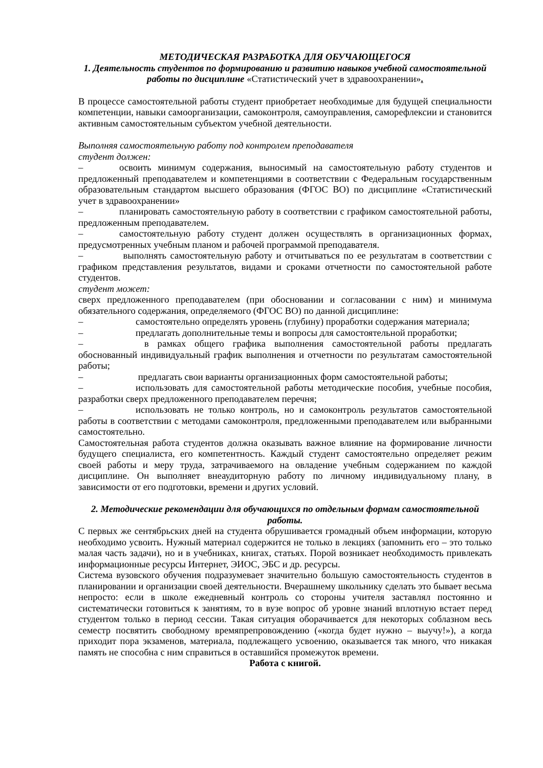МЕТОДИЧЕСКАЯ РАЗРАБОТКА ДЛЯ ОБУЧАЮЩЕГОСЯ
1. Деятельность студентов по формированию и развитию навыков учебной самостоятельной работы по дисциплине «Статистический учет в здравоохранении».
В процессе самостоятельной работы студент приобретает необходимые для будущей специальности компетенции, навыки самоорганизации, самоконтроля, самоуправления, саморефлексии и становится активным самостоятельным субъектом учебной деятельности.
Выполняя самостоятельную работу под контролем преподавателя
студент должен:
– освоить минимум содержания, выносимый на самостоятельную работу студентов и предложенный преподавателем и компетенциями в соответствии с Федеральным государственным образовательным стандартом высшего образования (ФГОС ВО) по дисциплине «Статистический учет в здравоохранении»
– планировать самостоятельную работу в соответствии с графиком самостоятельной работы, предложенным преподавателем.
– самостоятельную работу студент должен осуществлять в организационных формах, предусмотренных учебным планом и рабочей программой преподавателя.
– выполнять самостоятельную работу и отчитываться по ее результатам в соответствии с графиком представления результатов, видами и сроками отчетности по самостоятельной работе студентов.
студент может:
сверх предложенного преподавателем (при обосновании и согласовании с ним) и минимума обязательного содержания, определяемого (ФГОС ВО) по данной дисциплине:
– самостоятельно определять уровень (глубину) проработки содержания материала;
– предлагать дополнительные темы и вопросы для самостоятельной проработки;
– в рамках общего графика выполнения самостоятельной работы предлагать обоснованный индивидуальный график выполнения и отчетности по результатам самостоятельной работы;
– предлагать свои варианты организационных форм самостоятельной работы;
– использовать для самостоятельной работы методические пособия, учебные пособия, разработки сверх предложенного преподавателем перечня;
– использовать не только контроль, но и самоконтроль результатов самостоятельной работы в соответствии с методами самоконтроля, предложенными преподавателем или выбранными самостоятельно.
Самостоятельная работа студентов должна оказывать важное влияние на формирование личности будущего специалиста, его компетентность. Каждый студент самостоятельно определяет режим своей работы и меру труда, затрачиваемого на овладение учебным содержанием по каждой дисциплине. Он выполняет внеаудиторную работу по личному индивидуальному плану, в зависимости от его подготовки, времени и других условий.
2. Методические рекомендации для обучающихся по отдельным формам самостоятельной работы.
С первых же сентябрьских дней на студента обрушивается громадный объем информации, которую необходимо усвоить. Нужный материал содержится не только в лекциях (запомнить его – это только малая часть задачи), но и в учебниках, книгах, статьях. Порой возникает необходимость привлекать информационные ресурсы Интернет, ЭИОС, ЭБС и др. ресурсы.
Система вузовского обучения подразумевает значительно большую самостоятельность студентов в планировании и организации своей деятельности. Вчерашнему школьнику сделать это бывает весьма непросто: если в школе ежедневный контроль со стороны учителя заставлял постоянно и систематически готовиться к занятиям, то в вузе вопрос об уровне знаний вплотную встает перед студентом только в период сессии. Такая ситуация оборачивается для некоторых соблазном весь семестр посвятить свободному времяпрепровождению («когда будет нужно – выучу!»), а когда приходит пора экзаменов, материала, подлежащего усвоению, оказывается так много, что никакая память не способна с ним справиться в оставшийся промежуток времени.
Работа с книгой.